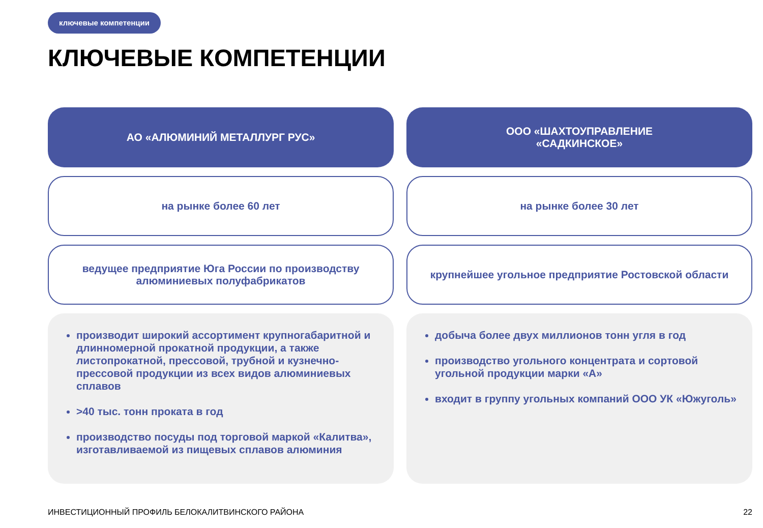ключевые компетенции
КЛЮЧЕВЫЕ КОМПЕТЕНЦИИ
АО «АЛЮМИНИЙ МЕТАЛЛУРГ РУС»
на рынке более 60 лет
ведущее предприятие Юга России по производству алюминиевых полуфабрикатов
производит широкий ассортимент крупногабаритной и длинномерной прокатной продукции, а также листопрокатной, прессовой, трубной и кузнечно-прессовой продукции из всех видов алюминиевых сплавов
>40 тыс. тонн проката в год
производство посуды под торговой маркой «Калитва», изготавливаемой из пищевых сплавов алюминия
ООО «ШАХТОУПРАВЛЕНИЕ
«САДКИНСКОЕ»
на рынке более 30 лет
крупнейшее угольное предприятие Ростовской области
добыча более двух миллионов тонн угля в год
производство угольного концентрата и сортовой угольной продукции марки «А»
входит в группу угольных компаний ООО УК «Южуголь»
ИНВЕСТИЦИОННЫЙ ПРОФИЛЬ БЕЛОКАЛИТВИНСКОГО РАЙОНА
22